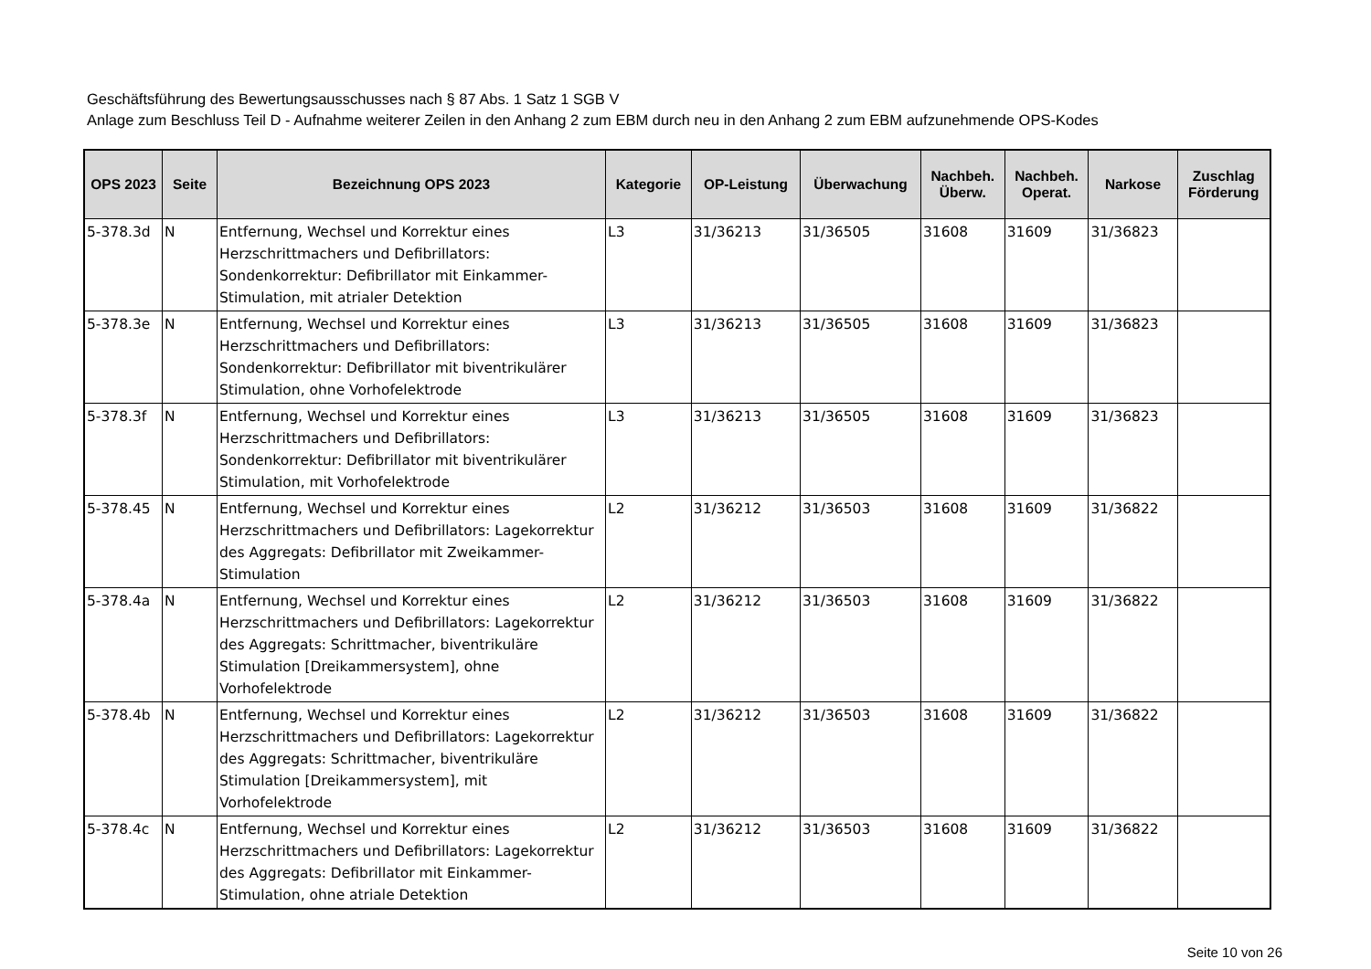Geschäftsführung des Bewertungsausschusses nach § 87 Abs. 1 Satz 1 SGB V
Anlage zum Beschluss Teil D - Aufnahme weiterer Zeilen in den Anhang 2 zum EBM durch neu in den Anhang 2 zum EBM aufzunehmende OPS-Kodes
| OPS 2023 | Seite | Bezeichnung OPS 2023 | Kategorie | OP-Leistung | Überwachung | Nachbeh. Überw. | Nachbeh. Operat. | Narkose | Zuschlag Förderung |
| --- | --- | --- | --- | --- | --- | --- | --- | --- | --- |
| 5-378.3d | N | Entfernung, Wechsel und Korrektur eines Herzschrittmachers und Defibrillators: Sondenkorrektur: Defibrillator mit Einkammer-Stimulation, mit atrialer Detektion | L3 | 31/36213 | 31/36505 | 31608 | 31609 | 31/36823 | |
| 5-378.3e | N | Entfernung, Wechsel und Korrektur eines Herzschrittmachers und Defibrillators: Sondenkorrektur: Defibrillator mit biventrikulärer Stimulation, ohne Vorhofelektrode | L3 | 31/36213 | 31/36505 | 31608 | 31609 | 31/36823 | |
| 5-378.3f | N | Entfernung, Wechsel und Korrektur eines Herzschrittmachers und Defibrillators: Sondenkorrektur: Defibrillator mit biventrikulärer Stimulation, mit Vorhofelektrode | L3 | 31/36213 | 31/36505 | 31608 | 31609 | 31/36823 | |
| 5-378.45 | N | Entfernung, Wechsel und Korrektur eines Herzschrittmachers und Defibrillators: Lagekorrektur des Aggregats: Defibrillator mit Zweikammer-Stimulation | L2 | 31/36212 | 31/36503 | 31608 | 31609 | 31/36822 | |
| 5-378.4a | N | Entfernung, Wechsel und Korrektur eines Herzschrittmachers und Defibrillators: Lagekorrektur des Aggregats: Schrittmacher, biventrikuläre Stimulation [Dreikammersystem], ohne Vorhofelektrode | L2 | 31/36212 | 31/36503 | 31608 | 31609 | 31/36822 | |
| 5-378.4b | N | Entfernung, Wechsel und Korrektur eines Herzschrittmachers und Defibrillators: Lagekorrektur des Aggregats: Schrittmacher, biventrikuläre Stimulation [Dreikammersystem], mit Vorhofelektrode | L2 | 31/36212 | 31/36503 | 31608 | 31609 | 31/36822 | |
| 5-378.4c | N | Entfernung, Wechsel und Korrektur eines Herzschrittmachers und Defibrillators: Lagekorrektur des Aggregats: Defibrillator mit Einkammer-Stimulation, ohne atriale Detektion | L2 | 31/36212 | 31/36503 | 31608 | 31609 | 31/36822 | |
Seite 10 von 26